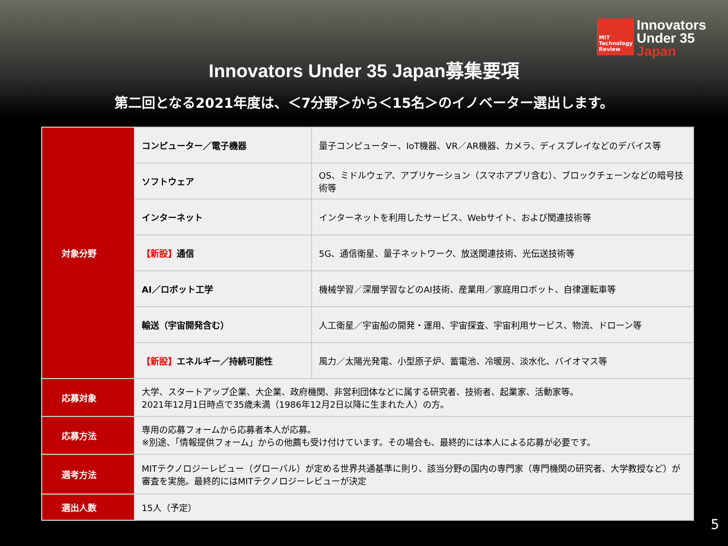MIT Technology Review
Innovators
Under 35
Japan
Innovators Under 35 Japan募集要項
第二回となる2021年度は、＜7分野＞から＜15名＞のイノベーター選出します。
| 対象分野 | コンピューター／電子機器 | 量子コンピューター、IoT機器、VR／AR機器、カメラ、ディスプレイなどのデバイス等 |
| | ソフトウェア | OS、ミドルウェア、アプリケーション（スマホアプリ含む）、ブロックチェーンなどの暗号技術等 |
| | インターネット | インターネットを利用したサービス、Webサイト、および関連技術等 |
| | 【新設】 通信 | 5G、通信衛星、量子ネットワーク、放送関連技術、光伝送技術等 |
| | AI／ロボット工学 | 機械学習／深層学習などのAI技術、産業用／家庭用ロボット、自律運転車等 |
| | 輸送（宇宙開発含む） | 人工衛星／宇宙船の開発・運用、宇宙探査、宇宙利用サービス、物流、ドローン等 |
| | 【新設】 エネルギー／持続可能性 | 風力／太陽光発電、小型原子炉、蓄電池、冷暖房、淡水化、バイオマス等 |
| 応募対象 | 大学、スタートアップ企業、大企業、政府機関、非営利団体などに属する研究者、技術者、起業家、活動家等。 2021年12月1日時点で35歳未満（1986年12月2日以降に生まれた人）の方。 | |
| 応募方法 | 専用の応募フォームから応募者本人が応募。 ※別途、「情報提供フォーム」からの他薦も受け付けています。その場合も、最終的には本人による応募が必要です。 | |
| 選考方法 | MITテクノロジーレビュー（グローバル）が定める世界共通基準に則り、該当分野の国内の専門家（専門機関の研究者、大学教授など）が審査を実施。最終的にはMITテクノロジーレビューが決定 | |
| 選出人数 | 15人（予定） | |
5